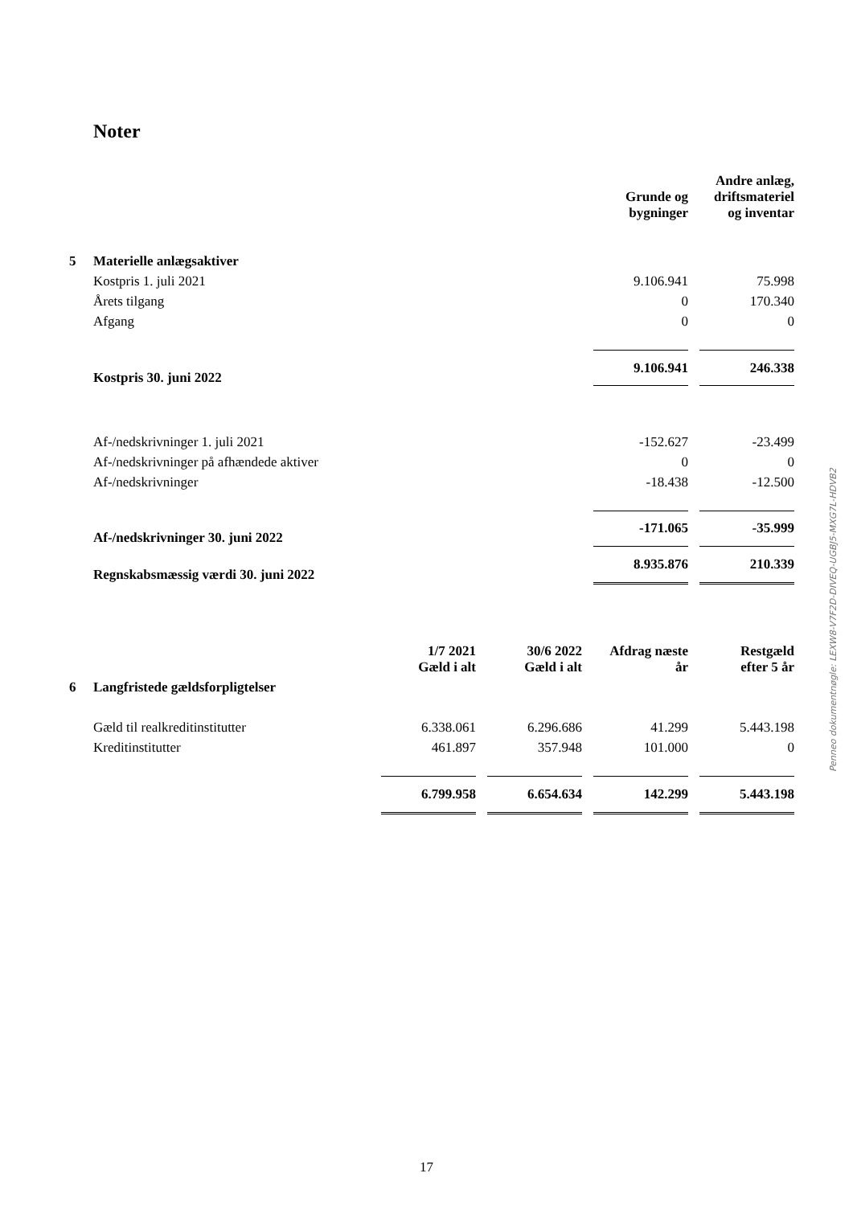Noter
| | | Grunde og bygninger | | Andre anlæg, driftsmateriel og inventar |
| 5 | Materielle anlægsaktiver | | | |
| | Kostpris 1. juli 2021 | 9.106.941 | | 75.998 |
| | Årets tilgang | 0 | | 170.340 |
| | Afgang | 0 | | 0 |
| | Kostpris 30. juni 2022 | 9.106.941 | | 246.338 |
| | Af-/nedskrivninger 1. juli 2021 | -152.627 | | -23.499 |
| | Af-/nedskrivninger på afhændede aktiver | 0 | | 0 |
| | Af-/nedskrivninger | -18.438 | | -12.500 |
| | Af-/nedskrivninger 30. juni 2022 | -171.065 | | -35.999 |
| | Regnskabsmæssig værdi 30. juni 2022 | 8.935.876 | | 210.339 |
| | | 1/7 2021 Gæld i alt | | 30/6 2022 Gæld i alt | | Afdrag næste år | | Restgæld efter 5 år |
| 6 | Langfristede gældsforpligtelser | | | | | | | |
| | Gæld til realkreditinstitutter | 6.338.061 | | 6.296.686 | | 41.299 | | 5.443.198 |
| | Kreditinstitutter | 461.897 | | 357.948 | | 101.000 | | 0 |
| | | 6.799.958 | | 6.654.634 | | 142.299 | | 5.443.198 |
Penneo dokumentnøgle: LEXW8-V7F2D-DIVEQ-UGBJ5-MXG7L-HDVB2
17